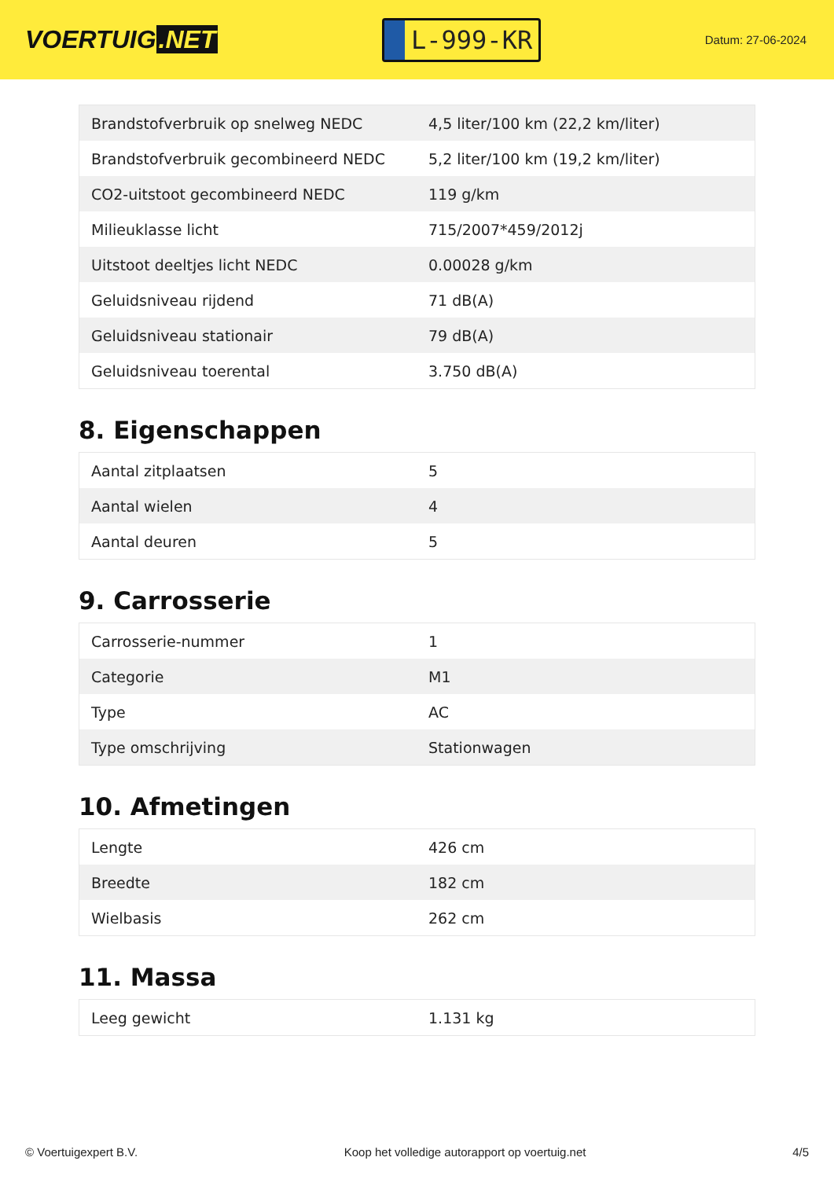VOERTUIG.NET
L-999-KR
Datum: 27-06-2024
| Brandstofverbruik op snelweg NEDC | 4,5 liter/100 km (22,2 km/liter) |
| Brandstofverbruik gecombineerd NEDC | 5,2 liter/100 km (19,2 km/liter) |
| CO2-uitstoot gecombineerd NEDC | 119 g/km |
| Milieuklasse licht | 715/2007*459/2012j |
| Uitstoot deeltjes licht NEDC | 0.00028 g/km |
| Geluidsniveau rijdend | 71 dB(A) |
| Geluidsniveau stationair | 79 dB(A) |
| Geluidsniveau toerental | 3.750 dB(A) |
8. Eigenschappen
| Aantal zitplaatsen | 5 |
| Aantal wielen | 4 |
| Aantal deuren | 5 |
9. Carrosserie
| Carrosserie-nummer | 1 |
| Categorie | M1 |
| Type | AC |
| Type omschrijving | Stationwagen |
10. Afmetingen
| Lengte | 426 cm |
| Breedte | 182 cm |
| Wielbasis | 262 cm |
11. Massa
| Leeg gewicht | 1.131 kg |
© Voertuigexpert B.V. Koop het volledige autorapport op voertuig.net 4/5